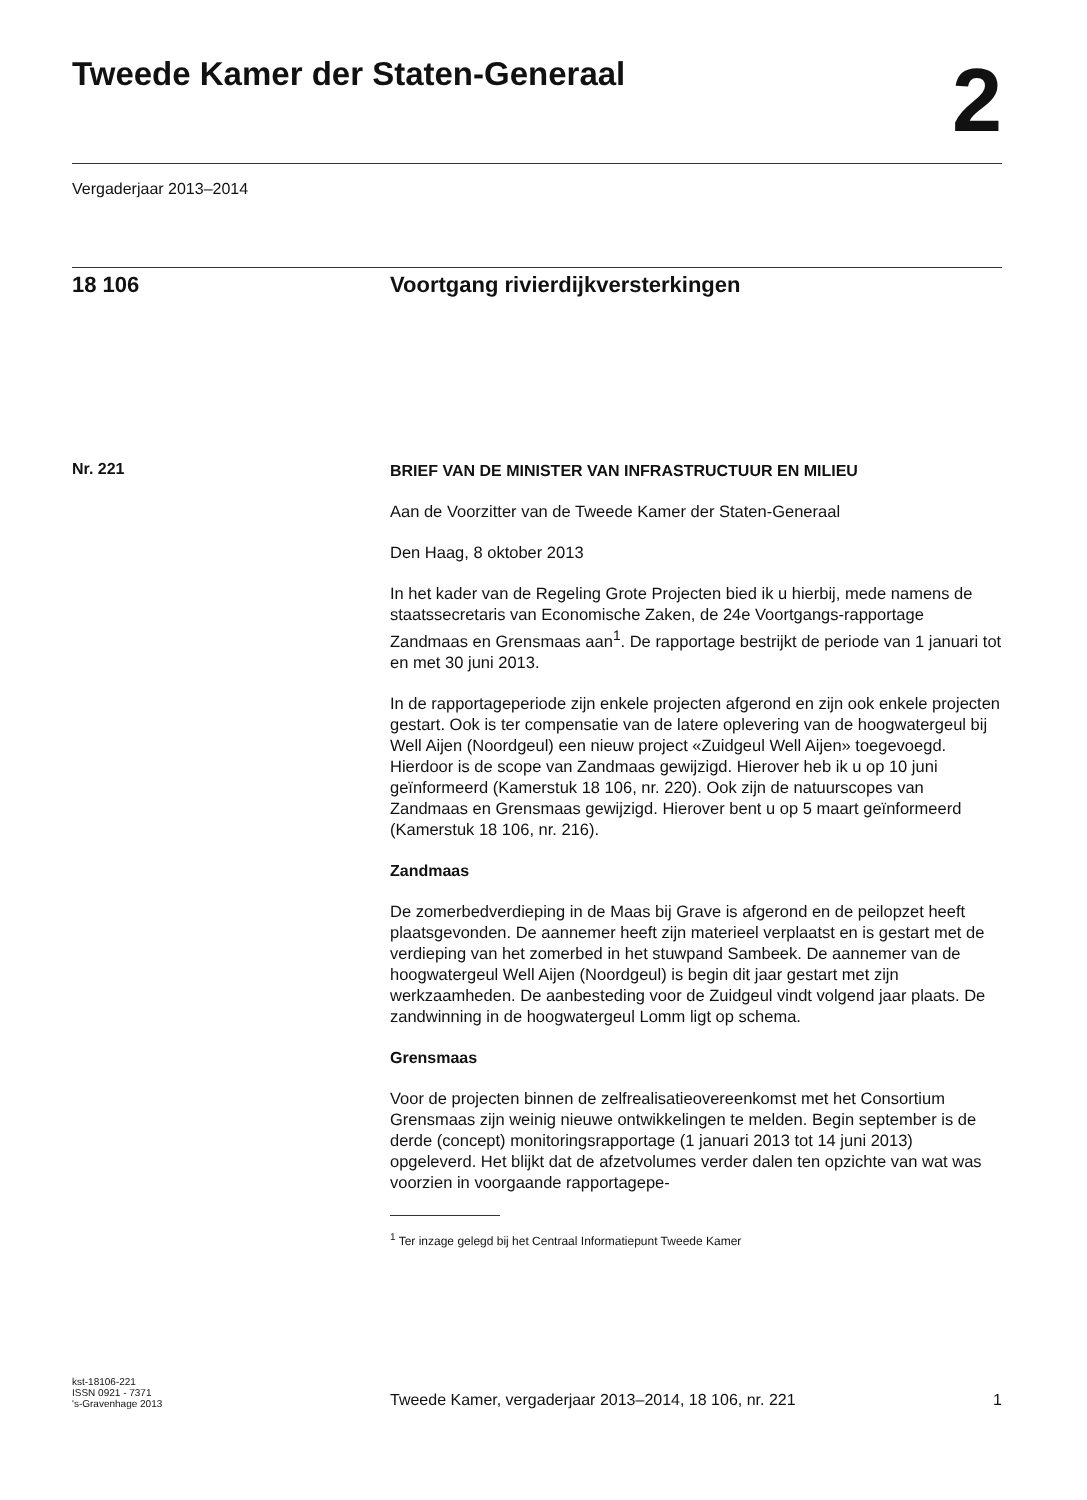Tweede Kamer der Staten-Generaal
2
Vergaderjaar 2013–2014
18 106 Voortgang rivierdijkversterkingen
Nr. 221
BRIEF VAN DE MINISTER VAN INFRASTRUCTUUR EN MILIEU
Aan de Voorzitter van de Tweede Kamer der Staten-Generaal
Den Haag, 8 oktober 2013
In het kader van de Regeling Grote Projecten bied ik u hierbij, mede namens de staatssecretaris van Economische Zaken, de 24e Voortgangs-rapportage Zandmaas en Grensmaas aan<sup>1</sup>. De rapportage bestrijkt de periode van 1 januari tot en met 30 juni 2013.
In de rapportageperiode zijn enkele projecten afgerond en zijn ook enkele projecten gestart. Ook is ter compensatie van de latere oplevering van de hoogwatergeul bij Well Aijen (Noordgeul) een nieuw project «Zuidgeul Well Aijen» toegevoegd. Hierdoor is de scope van Zandmaas gewijzigd. Hierover heb ik u op 10 juni geïnformeerd (Kamerstuk 18 106, nr. 220). Ook zijn de natuurscopes van Zandmaas en Grensmaas gewijzigd. Hierover bent u op 5 maart geïnformeerd (Kamerstuk 18 106, nr. 216).
Zandmaas
De zomerbedverdieping in de Maas bij Grave is afgerond en de peilopzet heeft plaatsgevonden. De aannemer heeft zijn materieel verplaatst en is gestart met de verdieping van het zomerbed in het stuwpand Sambeek. De aannemer van de hoogwatergeul Well Aijen (Noordgeul) is begin dit jaar gestart met zijn werkzaamheden. De aanbesteding voor de Zuidgeul vindt volgend jaar plaats. De zandwinning in de hoogwatergeul Lomm ligt op schema.
Grensmaas
Voor de projecten binnen de zelfrealisatieovereenkomst met het Consortium Grensmaas zijn weinig nieuwe ontwikkelingen te melden. Begin september is de derde (concept) monitoringsrapportage (1 januari 2013 tot 14 juni 2013) opgeleverd. Het blijkt dat de afzetvolumes verder dalen ten opzichte van wat was voorzien in voorgaande rapportagepe-
<sup>1</sup> Ter inzage gelegd bij het Centraal Informatiepunt Tweede Kamer
kst-18106-221
ISSN 0921 - 7371
's-Gravenhage 2013
Tweede Kamer, vergaderjaar 2013–2014, 18 106, nr. 221
1